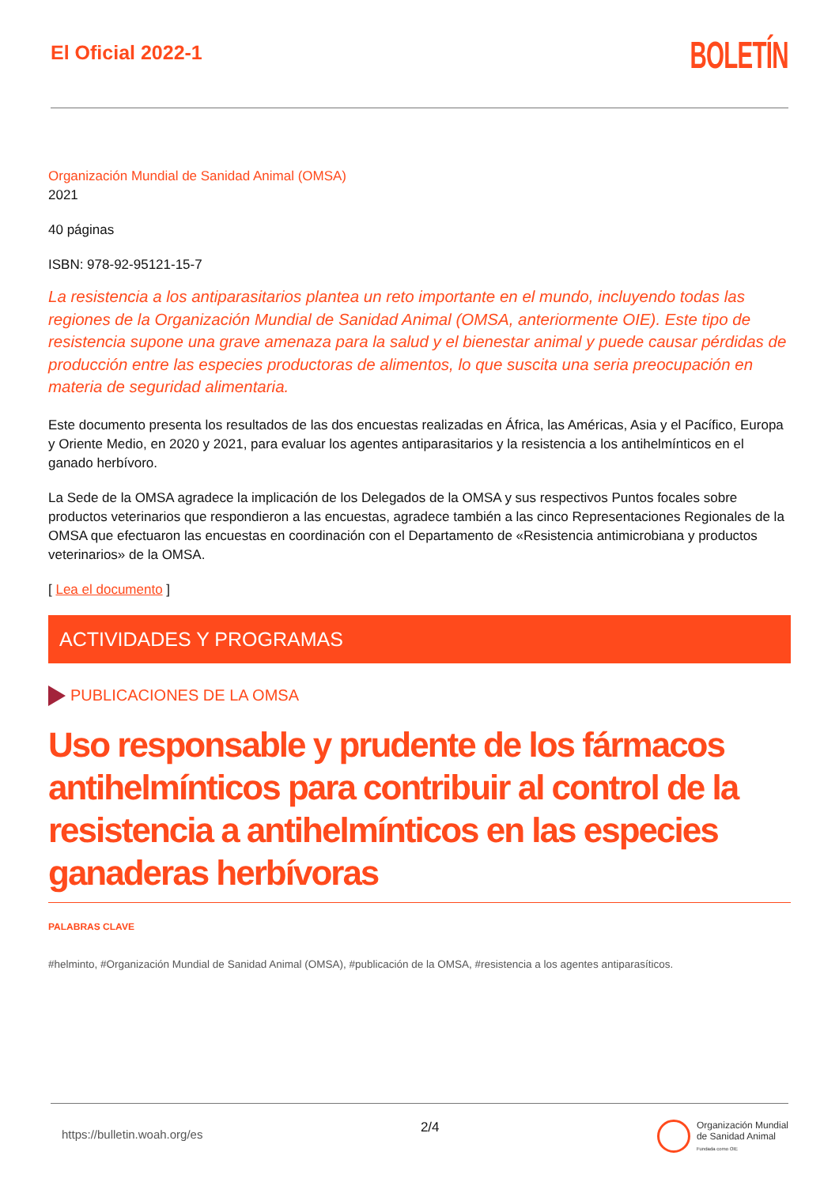El Oficial 2022-1
BOLETÍN
Organización Mundial de Sanidad Animal (OMSA)
2021
40 páginas
ISBN: 978-92-95121-15-7
La resistencia a los antiparasitarios plantea un reto importante en el mundo, incluyendo todas las regiones de la Organización Mundial de Sanidad Animal (OMSA, anteriormente OIE). Este tipo de resistencia supone una grave amenaza para la salud y el bienestar animal y puede causar pérdidas de producción entre las especies productoras de alimentos, lo que suscita una seria preocupación en materia de seguridad alimentaria.
Este documento presenta los resultados de las dos encuestas realizadas en África, las Américas, Asia y el Pacífico, Europa y Oriente Medio, en 2020 y 2021, para evaluar los agentes antiparasitarios y la resistencia a los antihelmínticos en el ganado herbívoro.
La Sede de la OMSA agradece la implicación de los Delegados de la OMSA y sus respectivos Puntos focales sobre productos veterinarios que respondieron a las encuestas, agradece también a las cinco Representaciones Regionales de la OMSA que efectuaron las encuestas en coordinación con el Departamento de «Resistencia antimicrobiana y productos veterinarios» de la OMSA.
[ Lea el documento ]
ACTIVIDADES Y PROGRAMAS
PUBLICACIONES DE LA OMSA
Uso responsable y prudente de los fármacos antihelmínticos para contribuir al control de la resistencia a antihelmínticos en las especies ganaderas herbívoras
PALABRAS CLAVE
#helminto, #Organización Mundial de Sanidad Animal (OMSA), #publicación de la OMSA, #resistencia a los agentes antiparasíticos.
https://bulletin.woah.org/es 2/4 Organización Mundial
de Sanidad Animal
Fundada como OIE